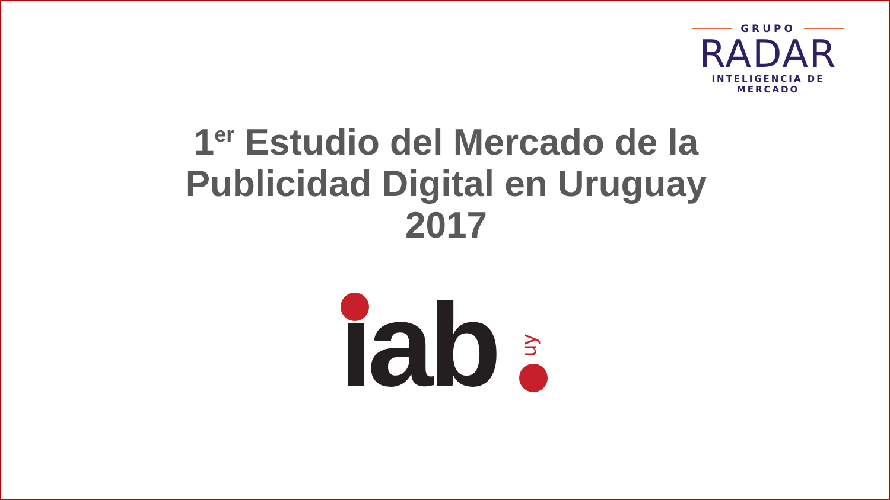GRUPO
RADAR
INTELIGENCIA DE MERCADO
1<sup>er</sup> Estudio del Mercado de la
Publicidad Digital en Uruguay
2017
ıab uy